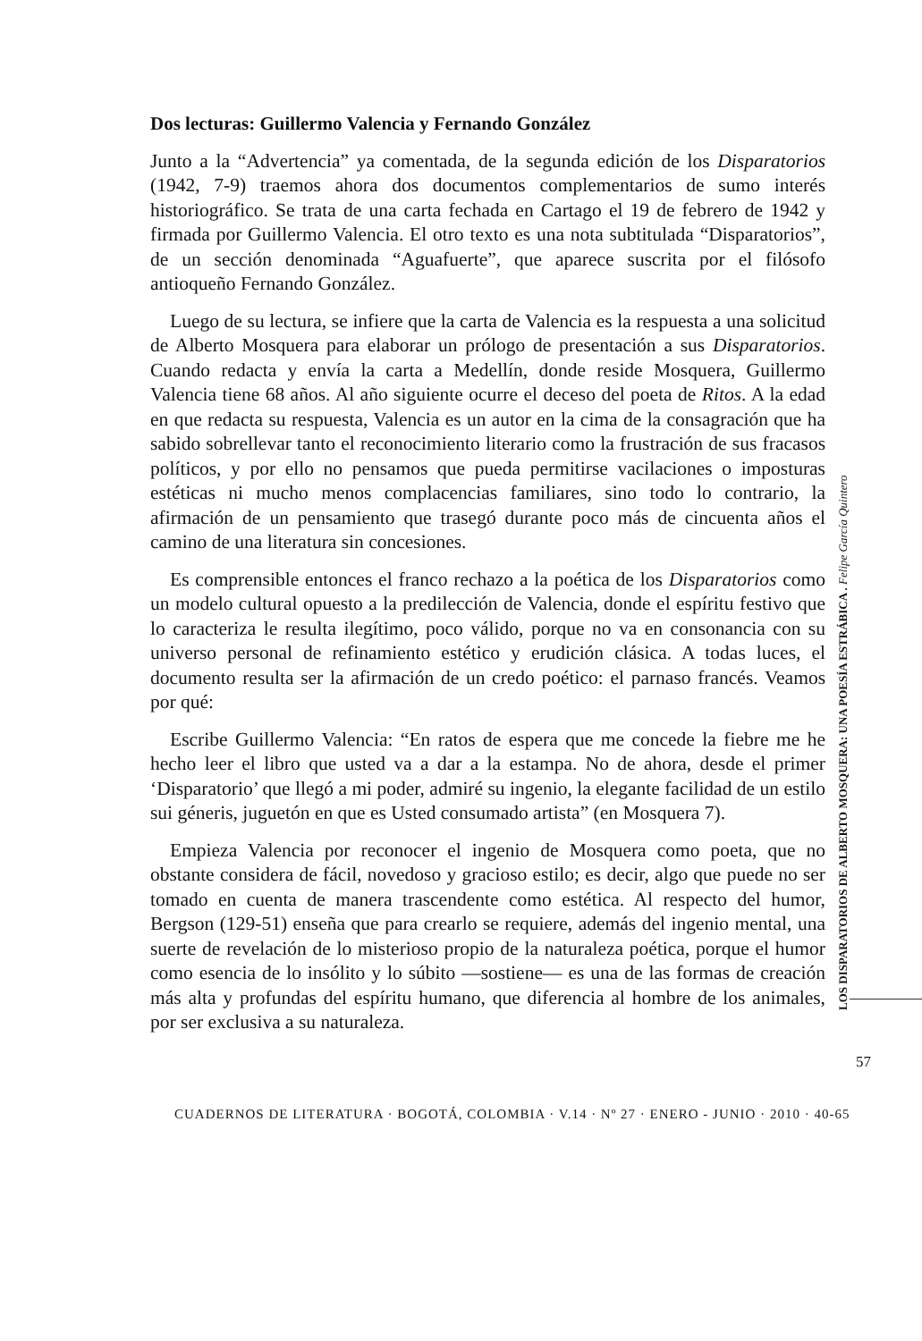Dos lecturas: Guillermo Valencia y Fernando González
Junto a la “Advertencia” ya comentada, de la segunda edición de los Disparatorios (1942, 7-9) traemos ahora dos documentos complementarios de sumo interés historiográfico. Se trata de una carta fechada en Cartago el 19 de febrero de 1942 y firmada por Guillermo Valencia. El otro texto es una nota subtitulada “Disparatorios”, de un sección denominada “Aguafuerte”, que aparece suscrita por el filósofo antioqueño Fernando González.
Luego de su lectura, se infiere que la carta de Valencia es la respuesta a una solicitud de Alberto Mosquera para elaborar un prólogo de presentación a sus Disparatorios. Cuando redacta y envía la carta a Medellín, donde reside Mosquera, Guillermo Valencia tiene 68 años. Al año siguiente ocurre el deceso del poeta de Ritos. A la edad en que redacta su respuesta, Valencia es un autor en la cima de la consagración que ha sabido sobrellevar tanto el reconocimiento literario como la frustración de sus fracasos políticos, y por ello no pensamos que pueda permitirse vacilaciones o imposturas estéticas ni mucho menos complacencias familiares, sino todo lo contrario, la afirmación de un pensamiento que trasegó durante poco más de cincuenta años el camino de una literatura sin concesiones.
Es comprensible entonces el franco rechazo a la poética de los Disparatorios como un modelo cultural opuesto a la predilección de Valencia, donde el espíritu festivo que lo caracteriza le resulta ilegítimo, poco válido, porque no va en consonancia con su universo personal de refinamiento estético y erudición clásica. A todas luces, el documento resulta ser la afirmación de un credo poético: el parnaso francés. Veamos por qué:
Escribe Guillermo Valencia: “En ratos de espera que me concede la fiebre me he hecho leer el libro que usted va a dar a la estampa. No de ahora, desde el primer ‘Disparatorio’ que llegó a mi poder, admiré su ingenio, la elegante facilidad de un estilo sui géneris, juguetón en que es Usted consumado artista” (en Mosquera 7).
Empieza Valencia por reconocer el ingenio de Mosquera como poeta, que no obstante considera de fácil, novedoso y gracioso estilo; es decir, algo que puede no ser tomado en cuenta de manera trascendente como estética. Al respecto del humor, Bergson (129-51) enseña que para crearlo se requiere, además del ingenio mental, una suerte de revelación de lo misterioso propio de la naturaleza poética, porque el humor como esencia de lo insólito y lo súbito —sostiene— es una de las formas de creación más alta y profundas del espíritu humano, que diferencia al hombre de los animales, por ser exclusiva a su naturaleza.
LOS DISPARATORIOS DE ALBERTO MOSQUERA: UNA POESÍA ESTRÁBICA . Felipe García Quintero
57
CUADERNOS DE LITERATURA · BOGOTÁ, COLOMBIA · V.14 · Nº 27 · ENERO - JUNIO · 2010 · 40-65